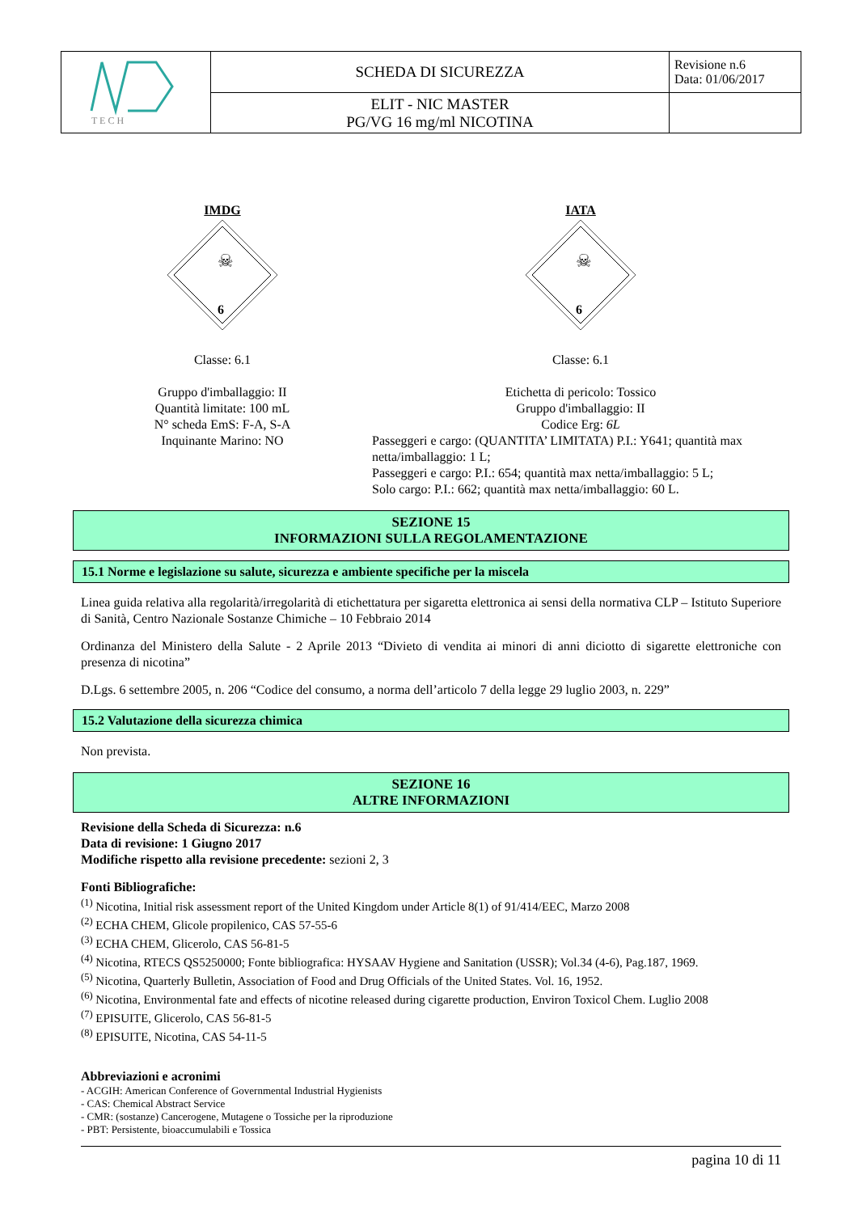| T E C H | SCHEDA DI SICUREZZA | Revisione n.6 Data: 01/06/2017 |
| | ELIT - NIC MASTER PG/VG 16 mg/ml NICOTINA | |
IMDG
☠
6
Classe: 6.1
Gruppo d'imballaggio: II
Quantità limitate: 100 mL
N° scheda EmS: F-A, S-A
Inquinante Marino: NO
IATA
☠
6
Classe: 6.1
Etichetta di pericolo: Tossico
Gruppo d'imballaggio: II
Codice Erg: 6L
Passeggeri e cargo: (QUANTITA’ LIMITATA) P.I.: Y641; quantità max netta/imballaggio: 1 L;
Passeggeri e cargo: P.I.: 654; quantità max netta/imballaggio: 5 L;
Solo cargo: P.I.: 662; quantità max netta/imballaggio: 60 L.
SEZIONE 15
INFORMAZIONI SULLA REGOLAMENTAZIONE
15.1 Norme e legislazione su salute, sicurezza e ambiente specifiche per la miscela
Linea guida relativa alla regolarità/irregolarità di etichettatura per sigaretta elettronica ai sensi della normativa CLP – Istituto Superiore di Sanità, Centro Nazionale Sostanze Chimiche – 10 Febbraio 2014
Ordinanza del Ministero della Salute - 2 Aprile 2013 “Divieto di vendita ai minori di anni diciotto di sigarette elettroniche con presenza di nicotina”
D.Lgs. 6 settembre 2005, n. 206 “Codice del consumo, a norma dell’articolo 7 della legge 29 luglio 2003, n. 229”
15.2 Valutazione della sicurezza chimica
Non prevista.
SEZIONE 16
ALTRE INFORMAZIONI
Revisione della Scheda di Sicurezza: n.6
Data di revisione: 1 Giugno 2017
Modifiche rispetto alla revisione precedente: sezioni 2, 3
Fonti Bibliografiche:
<sup>(1)</sup> Nicotina, Initial risk assessment report of the United Kingdom under Article 8(1) of 91/414/EEC, Marzo 2008
<sup>(2)</sup> ECHA CHEM, Glicole propilenico, CAS 57-55-6
<sup>(3)</sup> ECHA CHEM, Glicerolo, CAS 56-81-5
<sup>(4)</sup> Nicotina, RTECS QS5250000; Fonte bibliografica: HYSAAV Hygiene and Sanitation (USSR); Vol.34 (4-6), Pag.187, 1969.
<sup>(5)</sup> Nicotina, Quarterly Bulletin, Association of Food and Drug Officials of the United States. Vol. 16, 1952.
<sup>(6)</sup> Nicotina, Environmental fate and effects of nicotine released during cigarette production, Environ Toxicol Chem. Luglio 2008
<sup>(7)</sup> EPISUITE, Glicerolo, CAS 56-81-5
<sup>(8)</sup> EPISUITE, Nicotina, CAS 54-11-5
Abbreviazioni e acronimi
- ACGIH: American Conference of Governmental Industrial Hygienists
- CAS: Chemical Abstract Service
- CMR: (sostanze) Cancerogene, Mutagene o Tossiche per la riproduzione
- PBT: Persistente, bioaccumulabili e Tossica
pagina 10 di 11